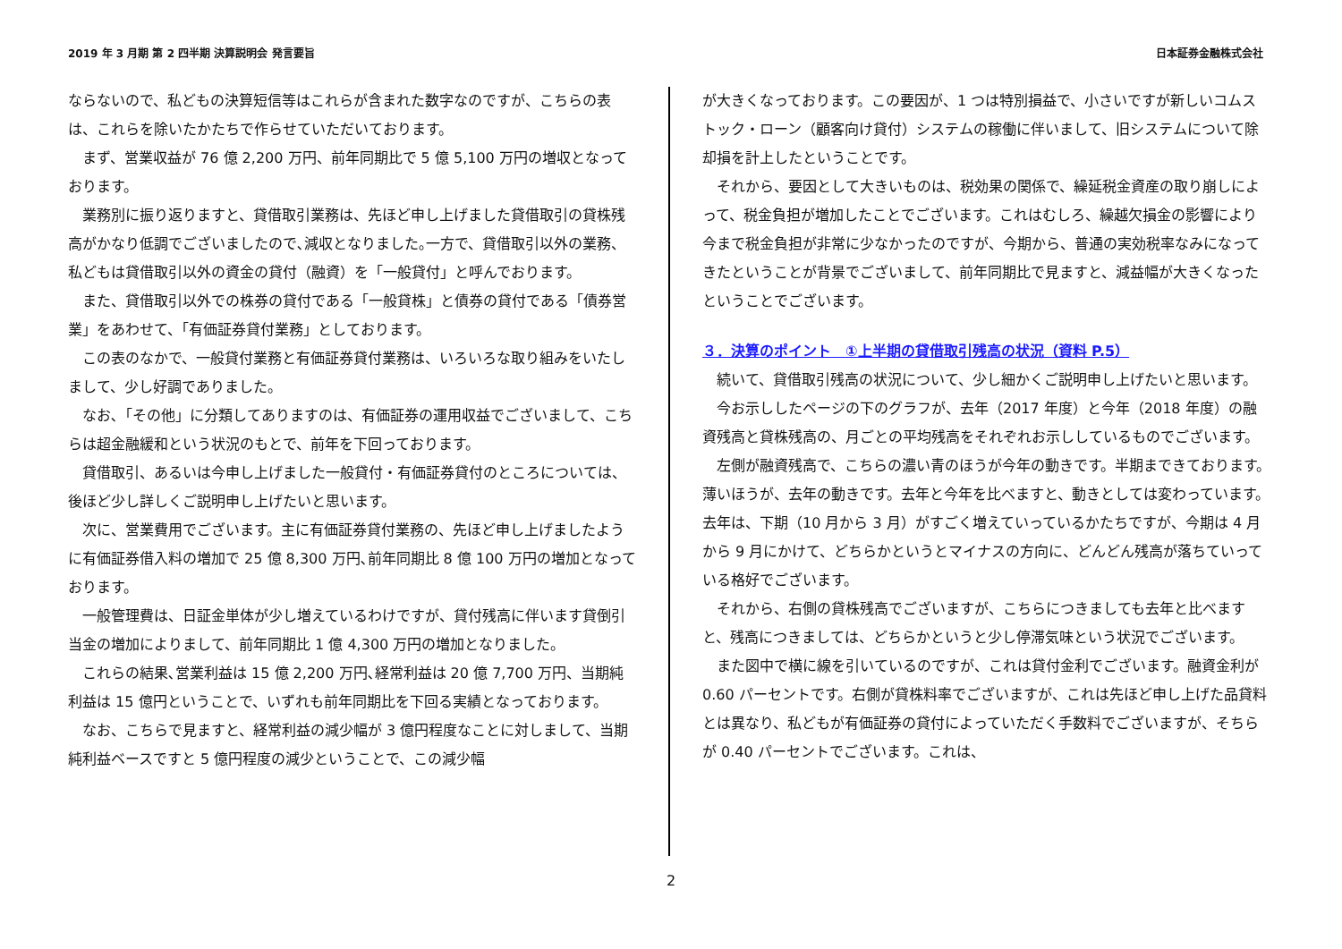2019 年 3 月期 第 2 四半期 決算説明会 発言要旨 日本証券金融株式会社
ならないので、私どもの決算短信等はこれらが含まれた数字なのですが、こちらの表は、これらを除いたかたちで作らせていただいております。
まず、営業収益が 76 億 2,200 万円、前年同期比で 5 億 5,100 万円の増収となっております。
業務別に振り返りますと、貸借取引業務は、先ほど申し上げました貸借取引の貸株残高がかなり低調でございましたので､減収となりました｡一方で、貸借取引以外の業務、私どもは貸借取引以外の資金の貸付（融資）を「一般貸付」と呼んでおります。
また、貸借取引以外での株券の貸付である「一般貸株」と債券の貸付である「債券営業」をあわせて、「有価証券貸付業務」としております。
この表のなかで、一般貸付業務と有価証券貸付業務は、いろいろな取り組みをいたしまして、少し好調でありました。
なお､「その他」に分類してありますのは、有価証券の運用収益でございまして、こちらは超金融緩和という状況のもとで、前年を下回っております。
貸借取引、あるいは今申し上げました一般貸付・有価証券貸付のところについては、後ほど少し詳しくご説明申し上げたいと思います。
次に、営業費用でございます。主に有価証券貸付業務の、先ほど申し上げましたように有価証券借入料の増加で 25 億 8,300 万円､前年同期比 8 億 100 万円の増加となっております。
一般管理費は、日証金単体が少し増えているわけですが、貸付残高に伴います貸倒引当金の増加によりまして、前年同期比 1 億 4,300 万円の増加となりました。
これらの結果､営業利益は 15 億 2,200 万円､経常利益は 20 億 7,700 万円、当期純利益は 15 億円ということで、いずれも前年同期比を下回る実績となっております。
なお、こちらで見ますと、経常利益の減少幅が 3 億円程度なことに対しまして、当期純利益ベースですと 5 億円程度の減少ということで、この減少幅
が大きくなっております。この要因が、1 つは特別損益で、小さいですが新しいコムストック・ローン（顧客向け貸付）システムの稼働に伴いまして、旧システムについて除却損を計上したということです。
それから、要因として大きいものは、税効果の関係で、繰延税金資産の取り崩しによって、税金負担が増加したことでございます。これはむしろ、繰越欠損金の影響により今まで税金負担が非常に少なかったのですが、今期から、普通の実効税率なみになってきたということが背景でございまして、前年同期比で見ますと、減益幅が大きくなったということでございます。
３．決算のポイント　①上半期の貸借取引残高の状況（資料 P.5）
続いて、貸借取引残高の状況について、少し細かくご説明申し上げたいと思います。
今お示ししたページの下のグラフが、去年（2017 年度）と今年（2018 年度）の融資残高と貸株残高の、月ごとの平均残高をそれぞれお示ししているものでございます。
左側が融資残高で、こちらの濃い青のほうが今年の動きです。半期まできております。薄いほうが、去年の動きです。去年と今年を比べますと、動きとしては変わっています。去年は、下期（10 月から 3 月）がすごく増えていっているかたちですが、今期は 4 月から 9 月にかけて、どちらかというとマイナスの方向に、どんどん残高が落ちていっている格好でございます。
それから、右側の貸株残高でございますが、こちらにつきましても去年と比べますと、残高につきましては、どちらかというと少し停滞気味という状況でございます。
また図中で横に線を引いているのですが、これは貸付金利でございます。融資金利が 0.60 パーセントです。右側が貸株料率でございますが、これは先ほど申し上げた品貸料とは異なり、私どもが有価証券の貸付によっていただく手数料でございますが、そちらが 0.40 パーセントでございます。これは、
2